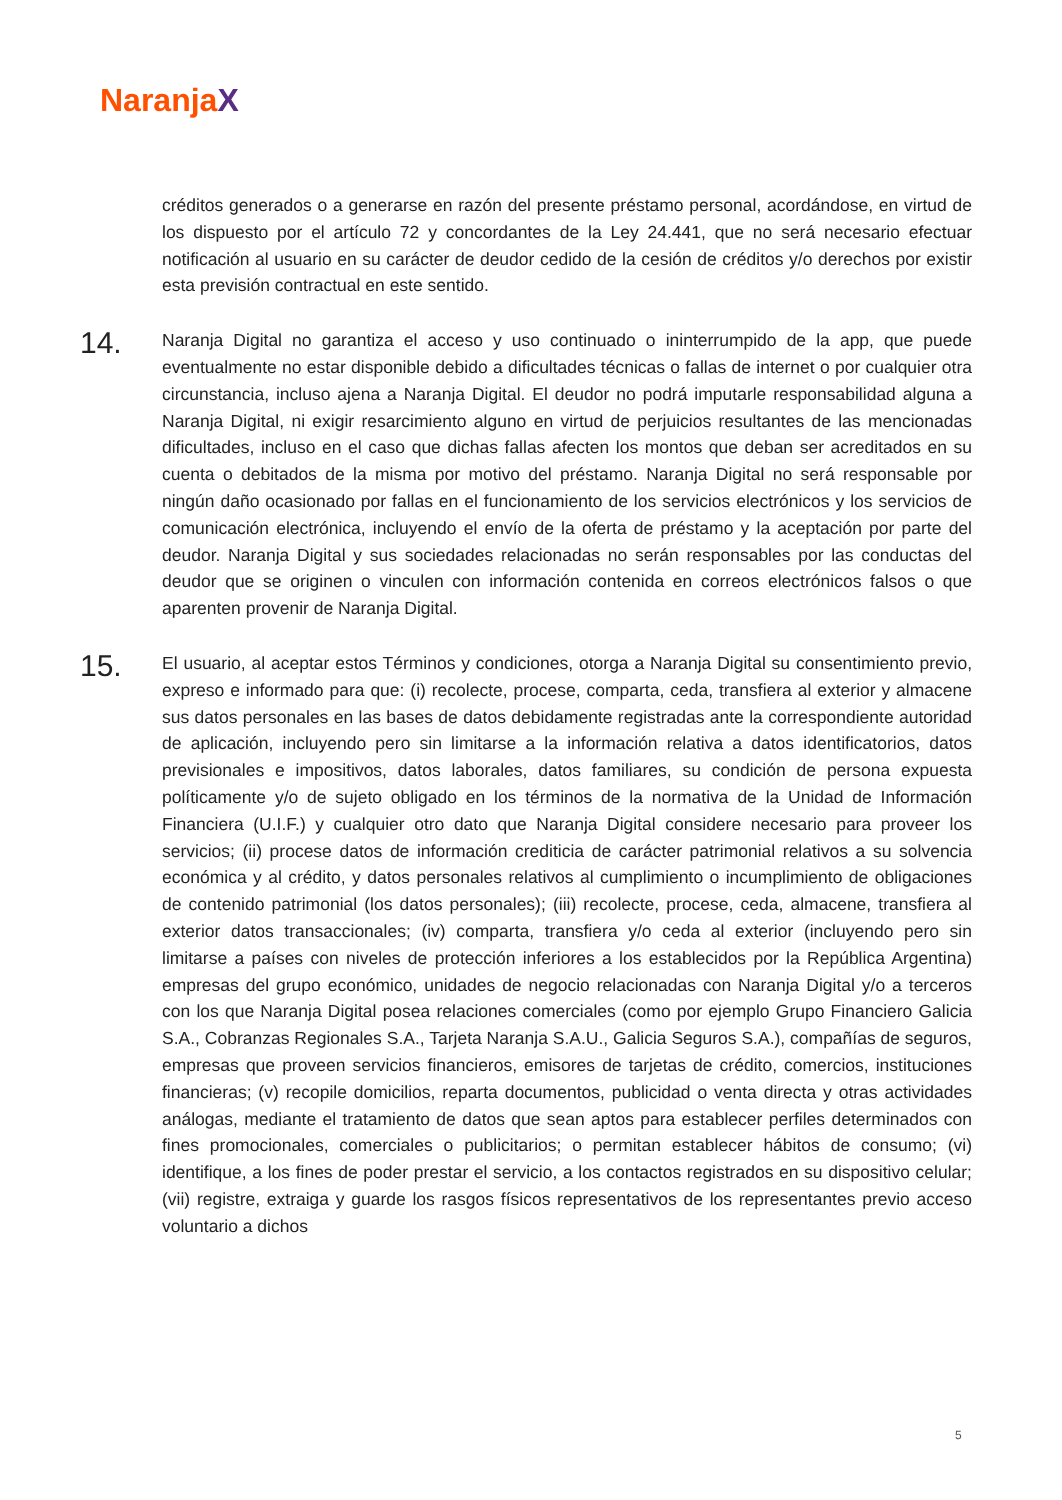NaranjaX
créditos generados o a generarse en razón del presente préstamo personal, acordándose, en virtud de los dispuesto por el artículo 72 y concordantes de la Ley 24.441, que no será necesario efectuar notificación al usuario en su carácter de deudor cedido de la cesión de créditos y/o derechos por existir esta previsión contractual en este sentido.
14.
Naranja Digital no garantiza el acceso y uso continuado o ininterrumpido de la app, que puede eventualmente no estar disponible debido a dificultades técnicas o fallas de internet o por cualquier otra circunstancia, incluso ajena a Naranja Digital. El deudor no podrá imputarle responsabilidad alguna a Naranja Digital, ni exigir resarcimiento alguno en virtud de perjuicios resultantes de las mencionadas dificultades, incluso en el caso que dichas fallas afecten los montos que deban ser acreditados en su cuenta o debitados de la misma por motivo del préstamo. Naranja Digital no será responsable por ningún daño ocasionado por fallas en el funcionamiento de los servicios electrónicos y los servicios de comunicación electrónica, incluyendo el envío de la oferta de préstamo y la aceptación por parte del deudor. Naranja Digital y sus sociedades relacionadas no serán responsables por las conductas del deudor que se originen o vinculen con información contenida en correos electrónicos falsos o que aparenten provenir de Naranja Digital.
15.
El usuario, al aceptar estos Términos y condiciones, otorga a Naranja Digital su consentimiento previo, expreso e informado para que: (i) recolecte, procese, comparta, ceda, transfiera al exterior y almacene sus datos personales en las bases de datos debidamente registradas ante la correspondiente autoridad de aplicación, incluyendo pero sin limitarse a la información relativa a datos identificatorios, datos previsionales e impositivos, datos laborales, datos familiares, su condición de persona expuesta políticamente y/o de sujeto obligado en los términos de la normativa de la Unidad de Información Financiera (U.I.F.) y cualquier otro dato que Naranja Digital considere necesario para proveer los servicios; (ii) procese datos de información crediticia de carácter patrimonial relativos a su solvencia económica y al crédito, y datos personales relativos al cumplimiento o incumplimiento de obligaciones de contenido patrimonial (los datos personales); (iii) recolecte, procese, ceda, almacene, transfiera al exterior datos transaccionales; (iv) comparta, transfiera y/o ceda al exterior (incluyendo pero sin limitarse a países con niveles de protección inferiores a los establecidos por la República Argentina) empresas del grupo económico, unidades de negocio relacionadas con Naranja Digital y/o a terceros con los que Naranja Digital posea relaciones comerciales (como por ejemplo Grupo Financiero Galicia S.A., Cobranzas Regionales S.A., Tarjeta Naranja S.A.U., Galicia Seguros S.A.), compañías de seguros, empresas que proveen servicios financieros, emisores de tarjetas de crédito, comercios, instituciones financieras; (v) recopile domicilios, reparta documentos, publicidad o venta directa y otras actividades análogas, mediante el tratamiento de datos que sean aptos para establecer perfiles determinados con fines promocionales, comerciales o publicitarios; o permitan establecer hábitos de consumo; (vi) identifique, a los fines de poder prestar el servicio, a los contactos registrados en su dispositivo celular; (vii) registre, extraiga y guarde los rasgos físicos representativos de los representantes previo acceso voluntario a dichos
5